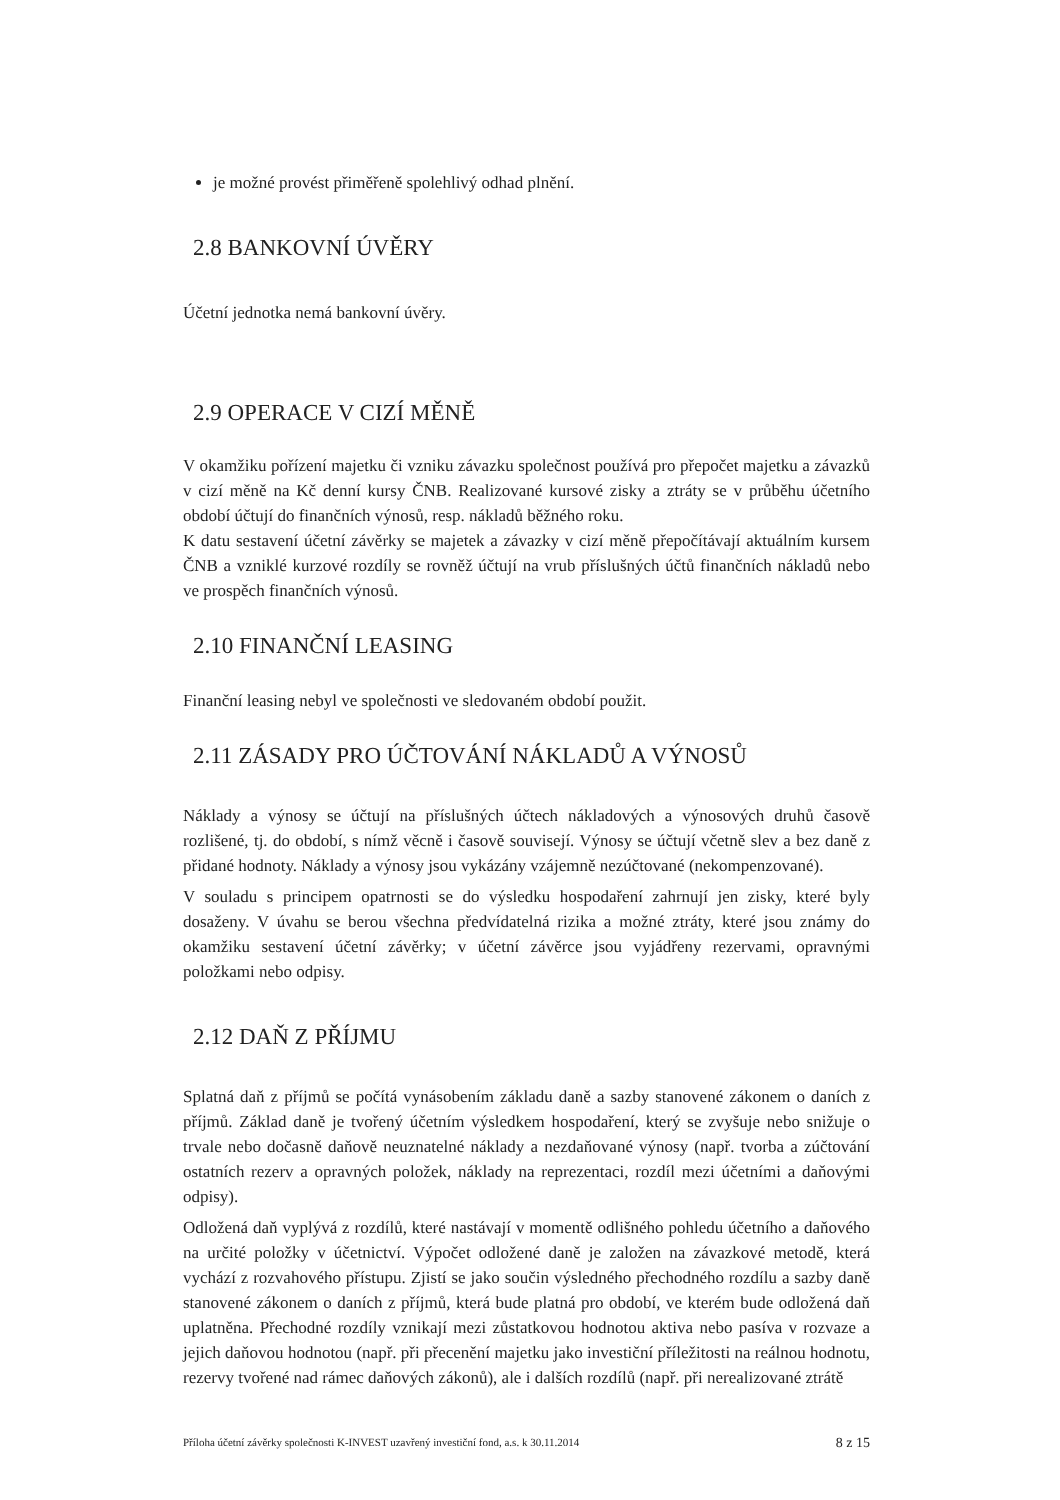je možné provést přiměřeně spolehlivý odhad plnění.
2.8 BANKOVNÍ ÚVĚRY
Účetní jednotka nemá bankovní úvěry.
2.9 OPERACE V CIZÍ MĚNĚ
V okamžiku pořízení majetku či vzniku závazku společnost používá pro přepočet majetku a závazků v cizí měně na Kč denní kursy ČNB. Realizované kursové zisky a ztráty se v průběhu účetního období účtují do finančních výnosů, resp. nákladů běžného roku.
K datu sestavení účetní závěrky se majetek a závazky v cizí měně přepočítávají aktuálním kursem ČNB a vzniklé kurzové rozdíly se rovněž účtují na vrub příslušných účtů finančních nákladů nebo ve prospěch finančních výnosů.
2.10 FINANČNÍ LEASING
Finanční leasing nebyl ve společnosti ve sledovaném období použit.
2.11 ZÁSADY PRO ÚČTOVÁNÍ NÁKLADŮ A VÝNOSŮ
Náklady a výnosy se účtují na příslušných účtech nákladových a výnosových druhů časově rozlišené, tj. do období, s nímž věcně i časově souvisejí. Výnosy se účtují včetně slev a bez daně z přidané hodnoty. Náklady a výnosy jsou vykázány vzájemně nezúčtované (nekompenzované).
V souladu s principem opatrnosti se do výsledku hospodaření zahrnují jen zisky, které byly dosaženy. V úvahu se berou všechna předvídatelná rizika a možné ztráty, které jsou známy do okamžiku sestavení účetní závěrky; v účetní závěrce jsou vyjádřeny rezervami, opravnými položkami nebo odpisy.
2.12 DAŇ Z PŘÍJMU
Splatná daň z příjmů se počítá vynásobením základu daně a sazby stanovené zákonem o daních z příjmů. Základ daně je tvořený účetním výsledkem hospodaření, který se zvyšuje nebo snižuje o trvale nebo dočasně daňově neuznatelné náklady a nezdaňované výnosy (např. tvorba a zúčtování ostatních rezerv a opravných položek, náklady na reprezentaci, rozdíl mezi účetními a daňovými odpisy).
Odložená daň vyplývá z rozdílů, které nastávají v momentě odlišného pohledu účetního a daňového na určité položky v účetnictví. Výpočet odložené daně je založen na závazkové metodě, která vychází z rozvahového přístupu. Zjistí se jako součin výsledného přechodného rozdílu a sazby daně stanovené zákonem o daních z příjmů, která bude platná pro období, ve kterém bude odložená daň uplatněna. Přechodné rozdíly vznikají mezi zůstatkovou hodnotou aktiva nebo pasíva v rozvaze a jejich daňovou hodnotou (např. při přecenění majetku jako investiční příležitosti na reálnou hodnotu, rezervy tvořené nad rámec daňových zákonů), ale i dalších rozdílů (např. při nerealizované ztrátě
Příloha účetní závěrky společnosti K-INVEST uzavřený investiční fond, a.s. k 30.11.2014 8 z 15